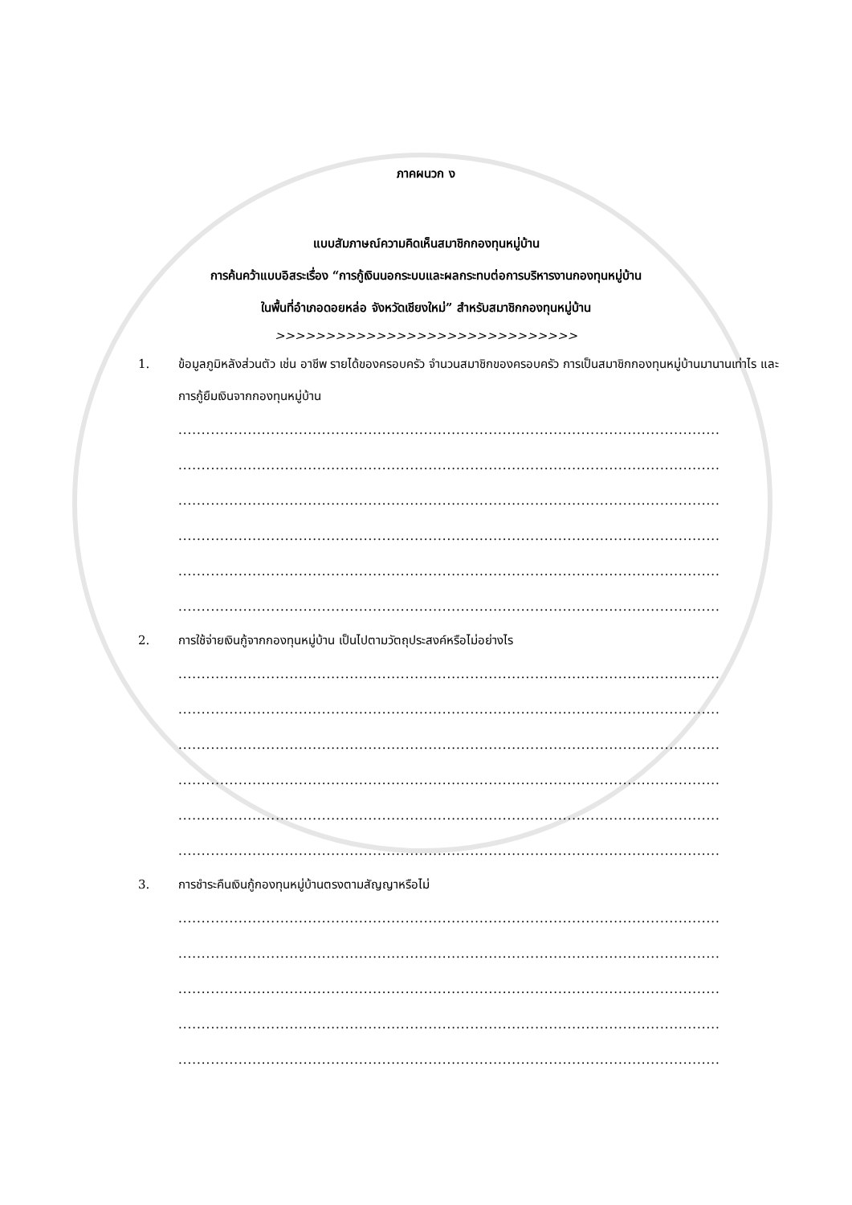ภาคผนวก ง
แบบสัมภาษณ์ความคิดเห็นสมาชิกกองทุนหมู่บ้าน
การค้นคว้าแบบอิสระเรื่อง “การกู้เงินนอกระบบและผลกระทบต่อการบริหารงานกองทุนหมู่บ้าน
ในพื้นที่อำเภอดอยหล่อ จังหวัดเชียงใหม่” สำหรับสมาชิกกองทุนหมู่บ้าน
>>>>>>>>>>>>>>>>>>>>>>>>>>>>>>
1. ข้อมูลภูมิหลังส่วนตัว เช่น อาชีพ รายได้ของครอบครัว จำนวนสมาชิกของครอบครัว การเป็นสมาชิกกองทุนหมู่บ้านมานานเท่าไร และการกู้ยืมเงินจากกองทุนหมู่บ้าน
.....................................................................................................................
.....................................................................................................................
.....................................................................................................................
.....................................................................................................................
.....................................................................................................................
.....................................................................................................................
2. การใช้จ่ายเงินกู้จากกองทุนหมู่บ้าน เป็นไปตามวัตถุประสงค์หรือไม่อย่างไร
.....................................................................................................................
.....................................................................................................................
.....................................................................................................................
.....................................................................................................................
.....................................................................................................................
.....................................................................................................................
3. การชำระคืนเงินกู้กองทุนหมู่บ้านตรงตามสัญญาหรือไม่
.....................................................................................................................
.....................................................................................................................
.....................................................................................................................
.....................................................................................................................
.....................................................................................................................